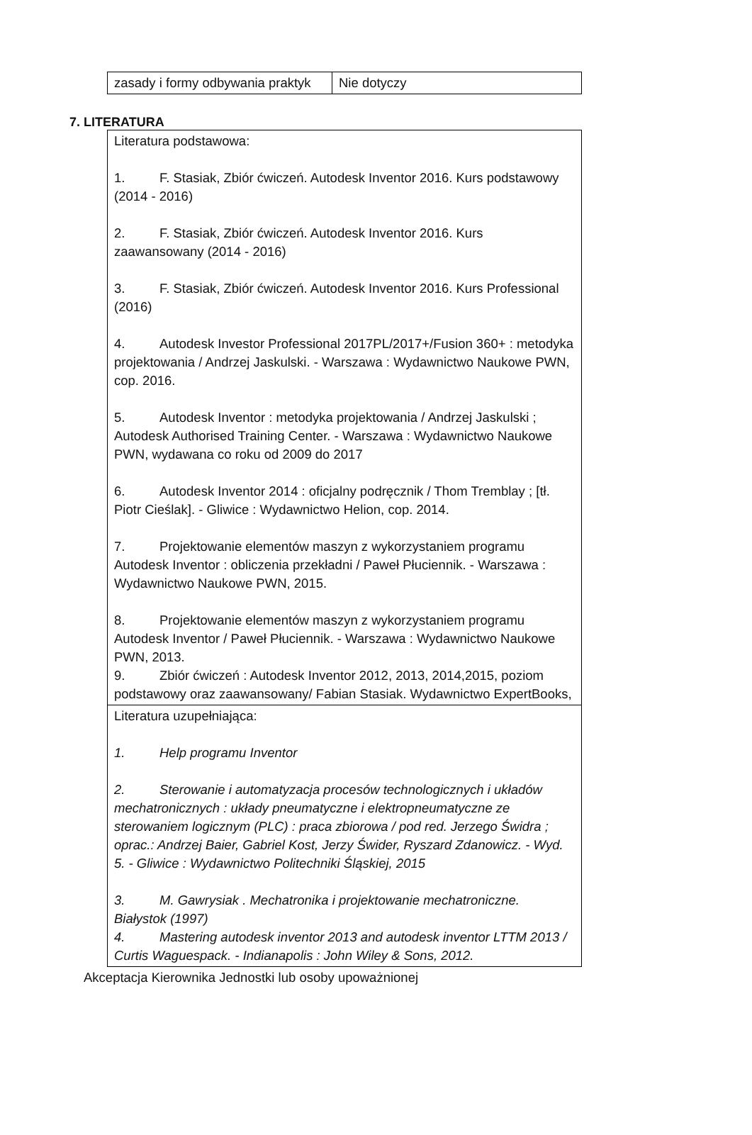| zasady i formy odbywania praktyk | Nie dotyczy |
7. LITERATURA
| Literatura podstawowa: 1. F. Stasiak, Zbiór ćwiczeń. Autodesk Inventor 2016. Kurs podstawowy (2014 - 2016) 2. F. Stasiak, Zbiór ćwiczeń. Autodesk Inventor 2016. Kurs zaawansowany (2014 - 2016) 3. F. Stasiak, Zbiór ćwiczeń. Autodesk Inventor 2016. Kurs Professional (2016) 4. Autodesk Investor Professional 2017PL/2017+/Fusion 360+ : metodyka projektowania / Andrzej Jaskulski. - Warszawa : Wydawnictwo Naukowe PWN, cop. 2016. 5. Autodesk Inventor : metodyka projektowania / Andrzej Jaskulski ; Autodesk Authorised Training Center. - Warszawa : Wydawnictwo Naukowe PWN, wydawana co roku od 2009 do 2017 6. Autodesk Inventor 2014 : oficjalny podręcznik / Thom Tremblay ; [tł. Piotr Cieślak]. - Gliwice : Wydawnictwo Helion, cop. 2014. 7. Projektowanie elementów maszyn z wykorzystaniem programu Autodesk Inventor : obliczenia przekładni / Paweł Płuciennik. - Warszawa : Wydawnictwo Naukowe PWN, 2015. 8. Projektowanie elementów maszyn z wykorzystaniem programu Autodesk Inventor / Paweł Płuciennik. - Warszawa : Wydawnictwo Naukowe PWN, 2013. 9. Zbiór ćwiczeń : Autodesk Inventor 2012, 2013, 2014,2015, poziom podstawowy oraz zaawansowany/ Fabian Stasiak. Wydawnictwo ExpertBooks, |
| Literatura uzupełniająca: 1. Help programu Inventor 2. Sterowanie i automatyzacja procesów technologicznych i układów mechatronicznych : układy pneumatyczne i elektropneumatyczne ze sterowaniem logicznym (PLC) : praca zbiorowa / pod red. Jerzego Świdra ; oprac.: Andrzej Baier, Gabriel Kost, Jerzy Świder, Ryszard Zdanowicz. - Wyd. 5. - Gliwice : Wydawnictwo Politechniki Śląskiej, 2015 3. M. Gawrysiak . Mechatronika i projektowanie mechatroniczne. Białystok (1997) 4. Mastering autodesk inventor 2013 and autodesk inventor LTTM 2013 / Curtis Waguespack. - Indianapolis : John Wiley & Sons, 2012. |
Akceptacja Kierownika Jednostki lub osoby upoważnionej